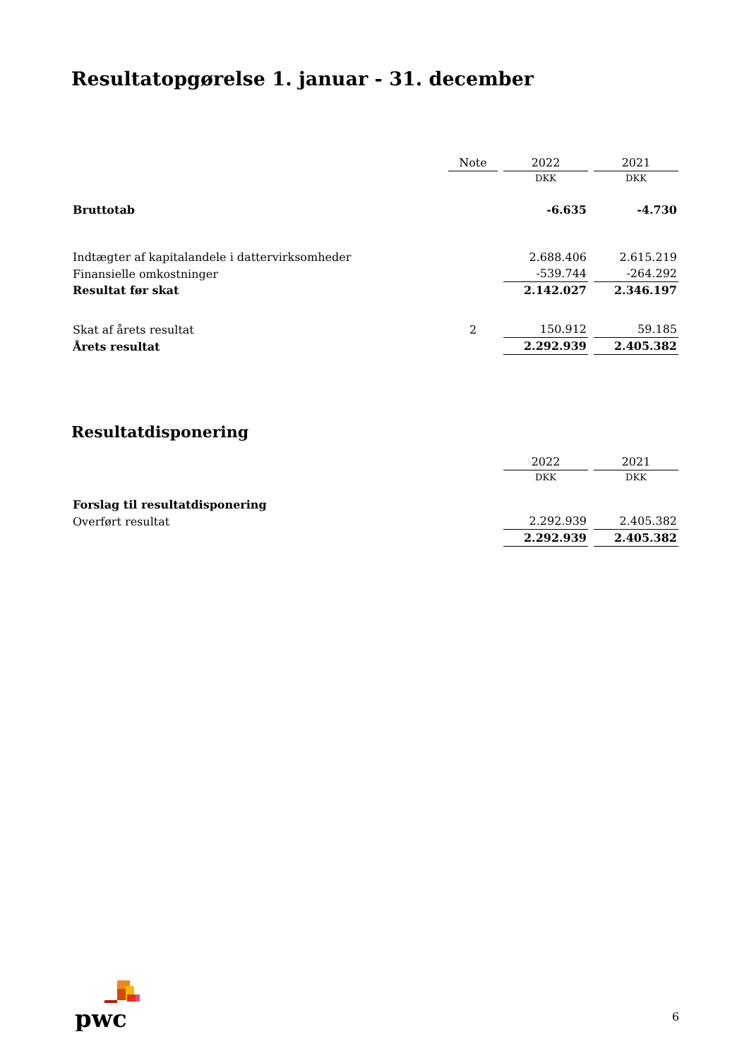Resultatopgørelse 1. januar - 31. december
| | Note | 2022 | 2021 |
| | | DKK | DKK |
| Bruttotab | | -6.635 | -4.730 |
| Indtægter af kapitalandele i dattervirksomheder | | 2.688.406 | 2.615.219 |
| Finansielle omkostninger | | -539.744 | -264.292 |
| Resultat før skat | | 2.142.027 | 2.346.197 |
| Skat af årets resultat | 2 | 150.912 | 59.185 |
| Årets resultat | | 2.292.939 | 2.405.382 |
Resultatdisponering
| | | 2022 | 2021 |
| | | DKK | DKK |
| Forslag til resultatdisponering | | | |
| Overført resultat | | 2.292.939 | 2.405.382 |
| | | 2.292.939 | 2.405.382 |
pwc
6